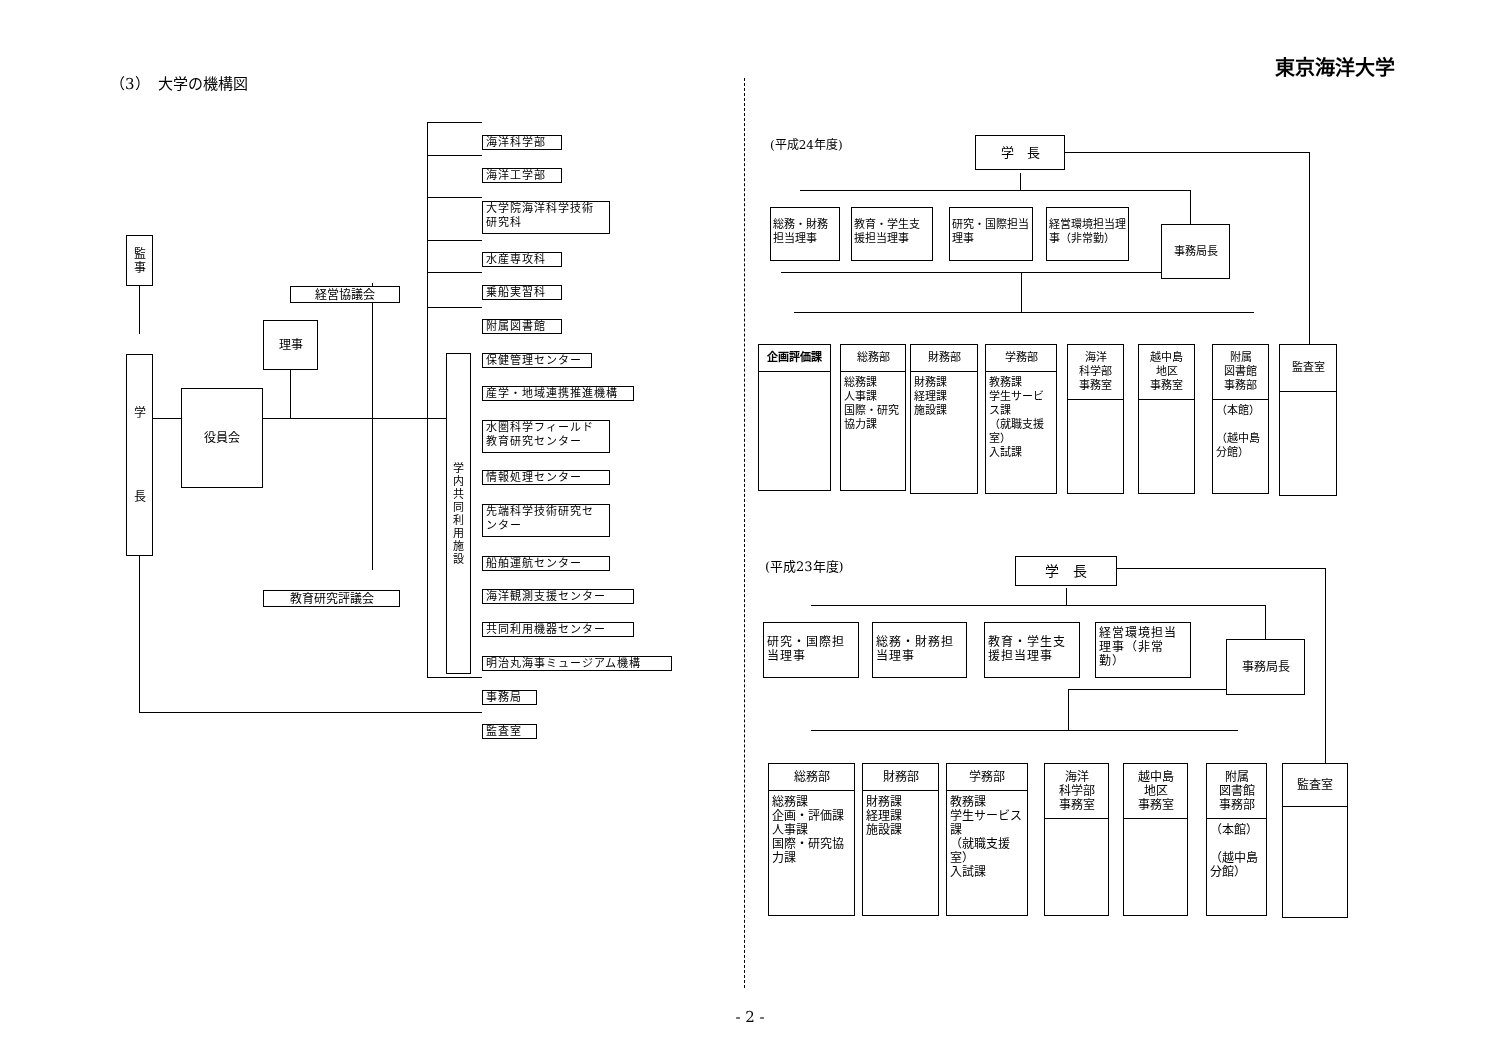東京海洋大学
（3）　大学の機構図
監
事
学
長
経営協議会
理事
役員会
教育研究評議会
学
内
共
同
利
用
施
設
海洋科学部
海洋工学部
大学院海洋科学技術
研究科
水産専攻科
乗船実習科
附属図書館
保健管理センター
産学・地域連携推進機構
水圏科学フィールド
教育研究センター
情報処理センター
先端科学技術研究セ
ンター
船舶運航センター
海洋観測支援センター
共同利用機器センター
明治丸海事ミュージアム機構
事務局
監査室
(平成24年度)
学　長
総務・財務担当理事
教育・学生支援担当理事
研究・国際担当理事
経営環境担当理事（非常勤）
事務局長
企画評価課 総務部
総務課
人事課
国際・研究協力課
財務部
財務課
経理課
施設課
学務部
教務課
学生サービス課
（就職支援室）
入試課
海洋
科学部
事務室
越中島
地区
事務室
附属
図書館
事務部
（本館）
（越中島分館）
監査室
(平成23年度)
学　長
研究・国際担当理事
総務・財務担当理事
教育・学生支援担当理事
経営環境担当理事（非常勤）
事務局長
総務部
総務課
企画・評価課
人事課
国際・研究協力課
財務部
財務課
経理課
施設課
学務部
教務課
学生サービス課
（就職支援室）
入試課
海洋
科学部
事務室
越中島
地区
事務室
附属
図書館
事務部
（本館）
（越中島分館）
監査室
- 2 -